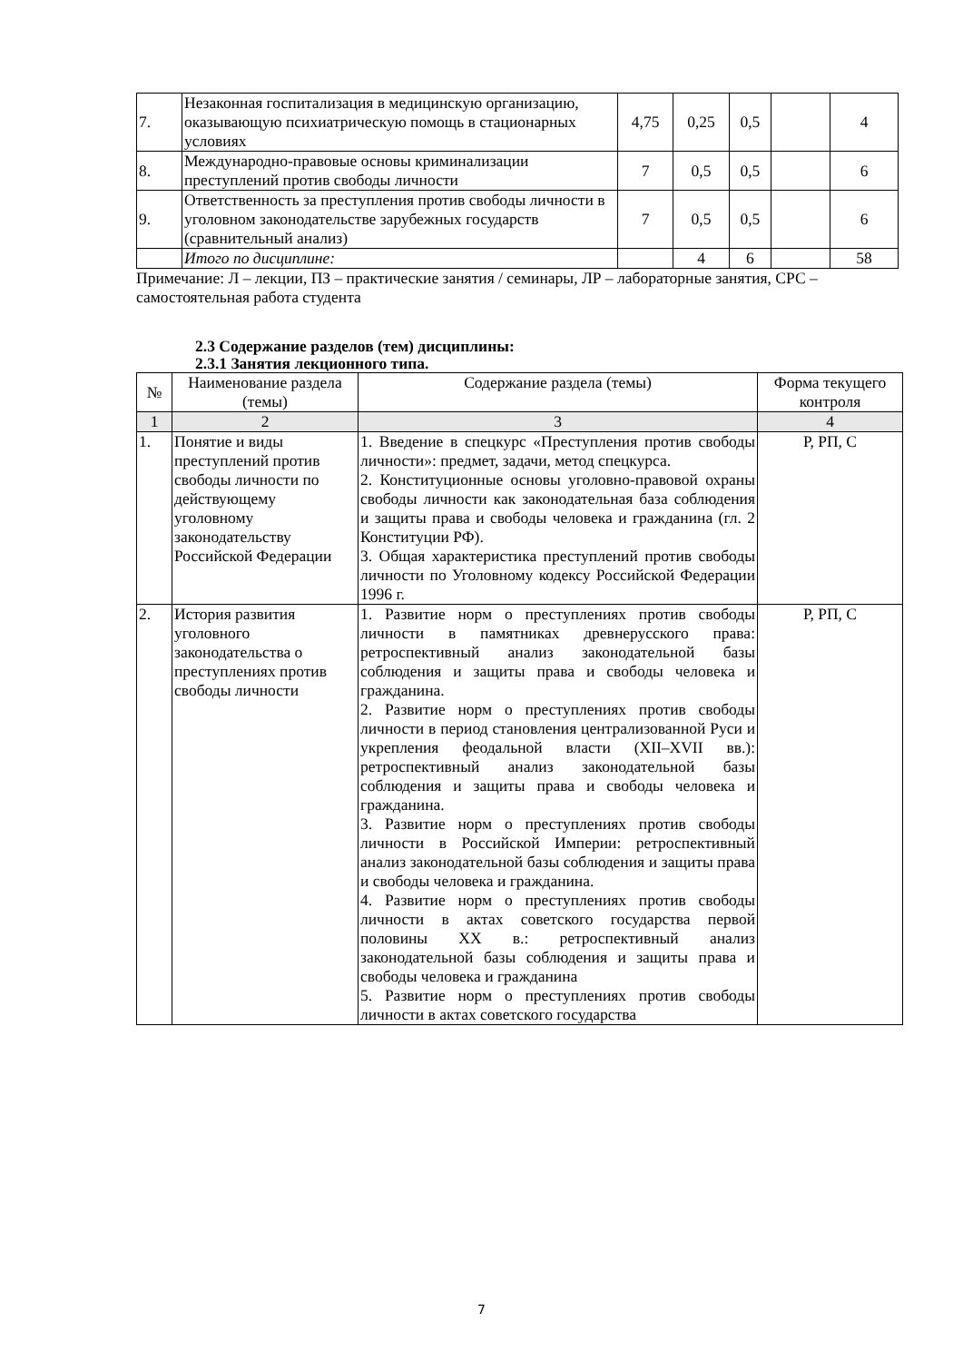| 7. | Незаконная госпитализация в медицинскую организацию, оказывающую психиатрическую помощь в стационарных условиях | 4,75 | 0,25 | 0,5 | | 4 |
| 8. | Международно-правовые основы криминализации преступлений против свободы личности | 7 | 0,5 | 0,5 | | 6 |
| 9. | Ответственность за преступления против свободы личности в уголовном законодательстве зарубежных государств (сравнительный анализ) | 7 | 0,5 | 0,5 | | 6 |
| | Итого по дисциплине: | | 4 | 6 | | 58 |
Примечание: Л – лекции, ПЗ – практические занятия / семинары, ЛР – лабораторные занятия, СРС – самостоятельная работа студента
2.3 Содержание разделов (тем) дисциплины:
2.3.1 Занятия лекционного типа.
| № | Наименование раздела (темы) | Содержание раздела (темы) | Форма текущего контроля |
| --- | --- | --- | --- |
| 1 | 2 | 3 | 4 |
| 1. | Понятие и виды преступлений против свободы личности по действующему уголовному законодательству Российской Федерации | 1. Введение в спецкурс «Преступления против свободы личности»: предмет, задачи, метод спецкурса. 2. Конституционные основы уголовно-правовой охраны свободы личности как законодательная база соблюдения и защиты права и свободы человека и гражданина (гл. 2 Конституции РФ). 3. Общая характеристика преступлений против свободы личности по Уголовному кодексу Российской Федерации 1996 г. | Р, РП, С |
| 2. | История развития уголовного законодательства о преступлениях против свободы личности | 1. Развитие норм о преступлениях против свободы личности в памятниках древнерусского права: ретроспективный анализ законодательной базы соблюдения и защиты права и свободы человека и гражданина. 2. Развитие норм о преступлениях против свободы личности в период становления централизованной Руси и укрепления феодальной власти (XII–XVII вв.): ретроспективный анализ законодательной базы соблюдения и защиты права и свободы человека и гражданина. 3. Развитие норм о преступлениях против свободы личности в Российской Империи: ретроспективный анализ законодательной базы соблюдения и защиты права и свободы человека и гражданина. 4. Развитие норм о преступлениях против свободы личности в актах советского государства первой половины XX в.: ретроспективный анализ законодательной базы соблюдения и защиты права и свободы человека и гражданина 5. Развитие норм о преступлениях против свободы личности в актах советского государства | Р, РП, С |
7